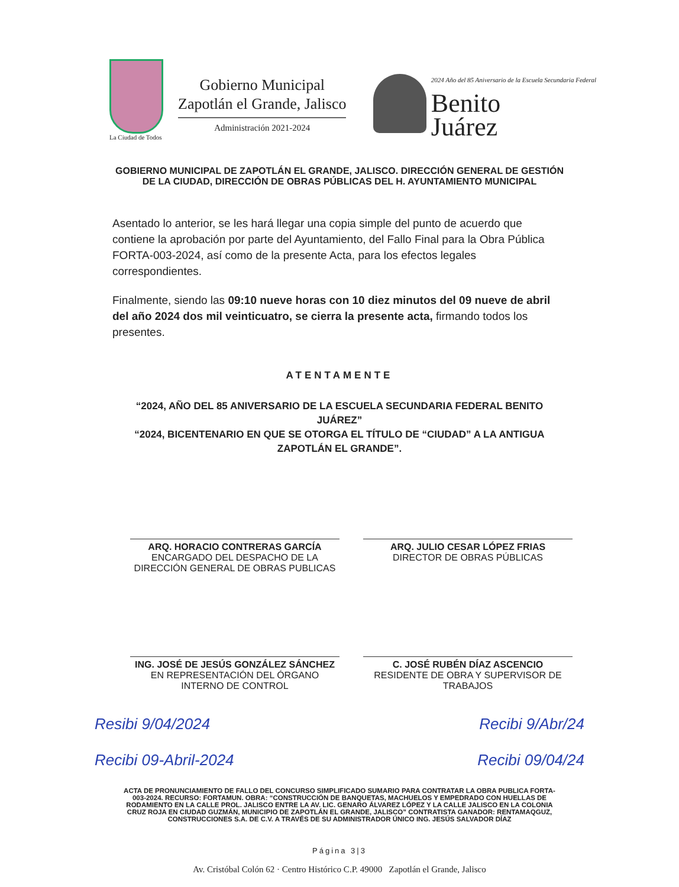La Ciudad de Todos
Gobierno Municipal
Zapotlán el Grande, Jalisco
Administración 2021-2024
2024 Año del 85 Aniversario de la Escuela Secundaria Federal
Benito
Juárez
GOBIERNO MUNICIPAL DE ZAPOTLÁN EL GRANDE, JALISCO. DIRECCIÓN GENERAL DE GESTIÓN DE LA CIUDAD, DIRECCIÓN DE OBRAS PÚBLICAS DEL H. AYUNTAMIENTO MUNICIPAL
Asentado lo anterior, se les hará llegar una copia simple del punto de acuerdo que contiene la aprobación por parte del Ayuntamiento, del Fallo Final para la Obra Pública FORTA-003-2024, así como de la presente Acta, para los efectos legales correspondientes.
Finalmente, siendo las 09:10 nueve horas con 10 diez minutos del 09 nueve de abril del año 2024 dos mil veinticuatro, se cierra la presente acta, firmando todos los presentes.
ATENTAMENTE
“2024, AÑO DEL 85 ANIVERSARIO DE LA ESCUELA SECUNDARIA FEDERAL BENITO JUÁREZ”
“2024, BICENTENARIO EN QUE SE OTORGA EL TÍTULO DE “CIUDAD” A LA ANTIGUA ZAPOTLÁN EL GRANDE”.
ARQ. HORACIO CONTRERAS GARCÍA
ENCARGADO DEL DESPACHO DE LA DIRECCIÓN GENERAL DE OBRAS PUBLICAS
ARQ. JULIO CESAR LÓPEZ FRIAS
DIRECTOR DE OBRAS PÚBLICAS
ING. JOSÉ DE JESÚS GONZÁLEZ SÁNCHEZ
EN REPRESENTACIÓN DEL ÓRGANO INTERNO DE CONTROL
C. JOSÉ RUBÉN DÍAZ ASCENCIO
RESIDENTE DE OBRA Y SUPERVISOR DE TRABAJOS
Resibi 9/04/2024 Recibi 9/Abr/24
Recibi 09-Abril-2024 Recibi 09/04/24
ACTA DE PRONUNCIAMIENTO DE FALLO DEL CONCURSO SIMPLIFICADO SUMARIO PARA CONTRATAR LA OBRA PUBLICA FORTA-003-2024. RECURSO: FORTAMUN. OBRA: “CONSTRUCCIÓN DE BANQUETAS, MACHUELOS Y EMPEDRADO CON HUELLAS DE RODAMIENTO EN LA CALLE PROL. JALISCO ENTRE LA AV. LIC. GENARO ÁLVAREZ LÓPEZ Y LA CALLE JALISCO EN LA COLONIA CRUZ ROJA EN CIUDAD GUZMÁN, MUNICIPIO DE ZAPOTLÁN EL GRANDE, JALISCO” CONTRATISTA GANADOR: RENTAMAQGUZ, CONSTRUCCIONES S.A. DE C.V. A TRAVÉS DE SU ADMINISTRADOR ÚNICO ING. JESÚS SALVADOR DÍAZ
Página 3|3
Av. Cristóbal Colón 62 · Centro Histórico C.P. 49000 Zapotlán el Grande, Jalisco